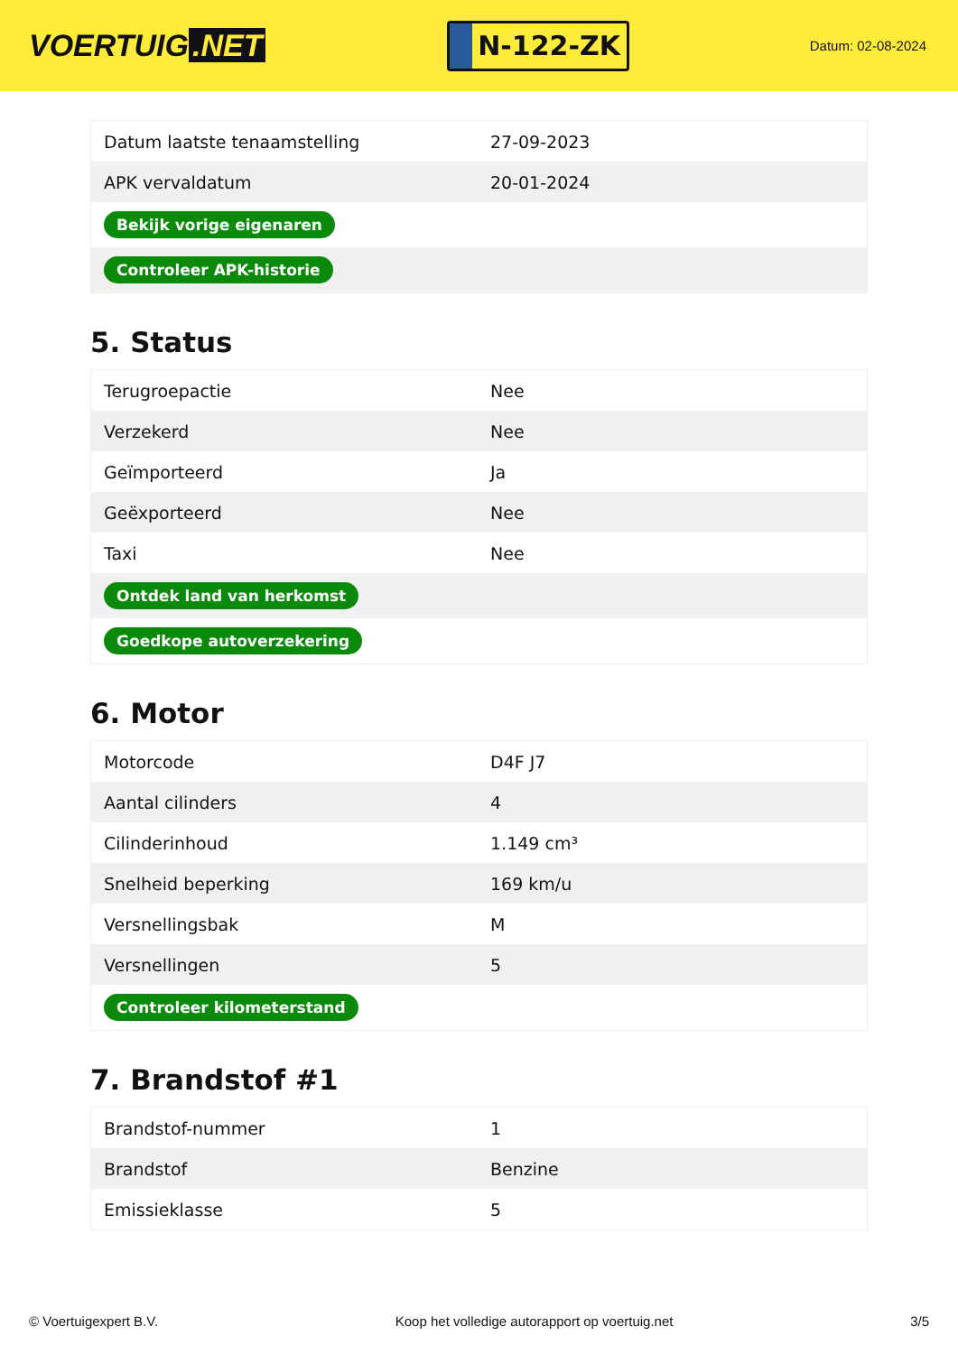VOERTUIG.NET
N-122-ZK
Datum: 02-08-2024
| Datum laatste tenaamstelling | 27-09-2023 |
| APK vervaldatum | 20-01-2024 |
| Bekijk vorige eigenaren | |
| Controleer APK-historie | |
5. Status
| Terugroepactie | Nee |
| Verzekerd | Nee |
| Geïmporteerd | Ja |
| Geëxporteerd | Nee |
| Taxi | Nee |
| Ontdek land van herkomst | |
| Goedkope autoverzekering | |
6. Motor
| Motorcode | D4F J7 |
| Aantal cilinders | 4 |
| Cilinderinhoud | 1.149 cm³ |
| Snelheid beperking | 169 km/u |
| Versnellingsbak | M |
| Versnellingen | 5 |
| Controleer kilometerstand | |
7. Brandstof #1
| Brandstof-nummer | 1 |
| Brandstof | Benzine |
| Emissieklasse | 5 |
© Voertuigexpert B.V. Koop het volledige autorapport op voertuig.net 3/5